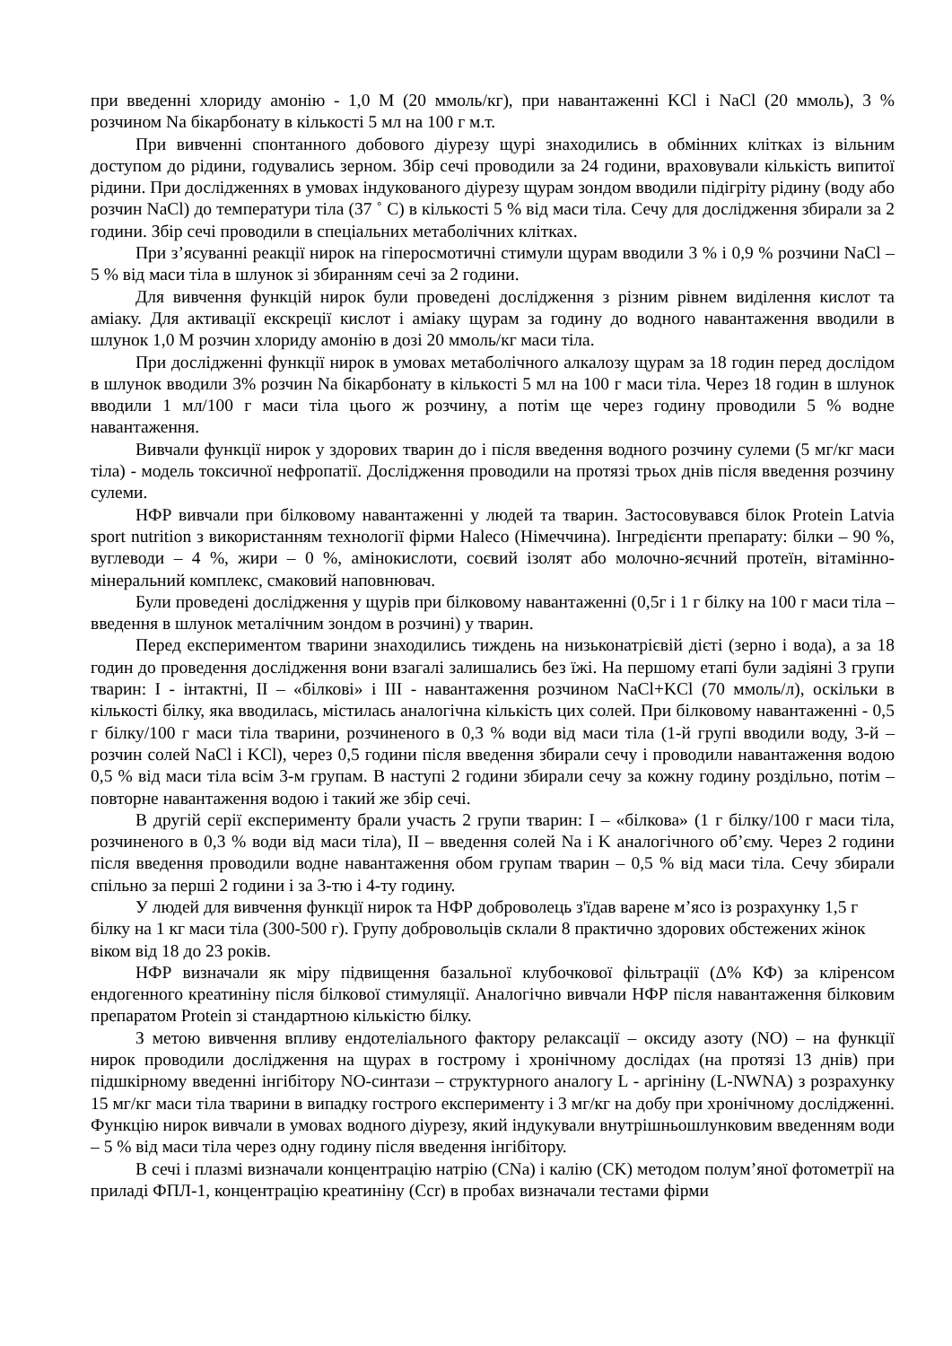при введенні хлориду амонію - 1,0 М (20 ммоль/кг), при навантаженні KCl і NaCl (20 ммоль), 3 % розчином Na бікарбонату в кількості 5 мл на 100 г м.т.
При вивченні спонтанного добового діурезу щурі знаходились в обмінних клітках із вільним доступом до рідини, годувались зерном. Збір сечі проводили за 24 години, враховували кількість випитої рідини. При дослідженнях в умовах індукованого діурезу щурам зондом вводили підігріту рідину (воду або розчин NaCl) до температури тіла (37 ˚ С) в кількості 5 % від маси тіла. Сечу для дослідження збирали за 2 години. Збір сечі проводили в спеціальних метаболічних клітках.
При з’ясуванні реакції нирок на гіперосмотичні стимули щурам вводили 3 % і 0,9 % розчини NaCl – 5 % від маси тіла в шлунок зі збиранням сечі за 2 години.
Для вивчення функцій нирок були проведені дослідження з різним рівнем виділення кислот та аміаку. Для активації екскреції кислот і аміаку щурам за годину до водного навантаження вводили в шлунок 1,0 М розчин хлориду амонію в дозі 20 ммоль/кг маси тіла.
При дослідженні функції нирок в умовах метаболічного алкалозу щурам за 18 годин перед дослідом в шлунок вводили 3% розчин Na бікарбонату в кількості 5 мл на 100 г маси тіла. Через 18 годин в шлунок вводили 1 мл/100 г маси тіла цього ж розчину, а потім ще через годину проводили 5 % водне навантаження.
Вивчали функції нирок у здорових тварин до і після введення водного розчину сулеми (5 мг/кг маси тіла) - модель токсичної нефропатії. Дослідження проводили на протязі трьох днів після введення розчину сулеми.
НФР вивчали при білковому навантаженні у людей та тварин. Застосовувався білок Protein Latvia sport nutrition з використанням технології фірми Haleco (Німеччина). Інгредієнти препарату: білки – 90 %, вуглеводи – 4 %, жири – 0 %, амінокислоти, соєвий ізолят або молочно-яєчний протеїн, вітамінно-мінеральний комплекс, смаковий наповнювач.
Були проведені дослідження у щурів при білковому навантаженні (0,5г і 1 г білку на 100 г маси тіла – введення в шлунок металічним зондом в розчині) у тварин.
Перед експериментом тварини знаходились тиждень на низьконатрієвій дієті (зерно і вода), а за 18 годин до проведення дослідження вони взагалі залишались без їжі. На першому етапі були задіяні 3 групи тварин: I - інтактні, II – «білкові» і III - навантаження розчином NaCl+KCl (70 ммоль/л), оскільки в кількості білку, яка вводилась, містилась аналогічна кількість цих солей. При білковому навантаженні - 0,5 г білку/100 г маси тіла тварини, розчиненого в 0,3 % води від маси тіла (1-й групі вводили воду, 3-й – розчин солей NaCl і KCl), через 0,5 години після введення збирали сечу і проводили навантаження водою 0,5 % від маси тіла всім 3-м групам. В наступі 2 години збирали сечу за кожну годину роздільно, потім – повторне навантаження водою і такий же збір сечі.
В другій серії експерименту брали участь 2 групи тварин: I – «білкова» (1 г білку/100 г маси тіла, розчиненого в 0,3 % води від маси тіла), II – введення солей Na і K аналогічного об’єму. Через 2 години після введення проводили водне навантаження обом групам тварин – 0,5 % від маси тіла. Сечу збирали спільно за перші 2 години і за 3-тю і 4-ту годину.
У людей для вивчення функції нирок та НФР доброволець з'їдав варене м’ясо із розрахунку 1,5 г білку на 1 кг маси тіла (300-500 г). Групу добровольців склали 8 практично здорових обстежених жінок віком від 18 до 23 років.
НФР визначали як міру підвищення базальної клубочкової фільтрації (Δ% КФ) за кліренсом ендогенного креатиніну після білкової стимуляції. Аналогічно вивчали НФР після навантаження білковим препаратом Protein зі стандартною кількістю білку.
З метою вивчення впливу ендотеліального фактору релаксації – оксиду азоту (NO) – на функції нирок проводили дослідження на щурах в гострому і хронічному дослідах (на протязі 13 днів) при підшкірному введенні інгібітору NO-синтази – структурного аналогу L - аргініну (L-NWNA) з розрахунку 15 мг/кг маси тіла тварини в випадку гострого експерименту і 3 мг/кг на добу при хронічному дослідженні. Функцію нирок вивчали в умовах водного діурезу, який індукували внутрішньошлунковим введенням води – 5 % від маси тіла через одну годину після введення інгібітору.
В сечі і плазмі визначали концентрацію натрію (СNa) і калію (СK) методом полум’яної фотометрії на приладі ФПЛ-1, концентрацію креатиніну (Ccr) в пробах визначали тестами фірми